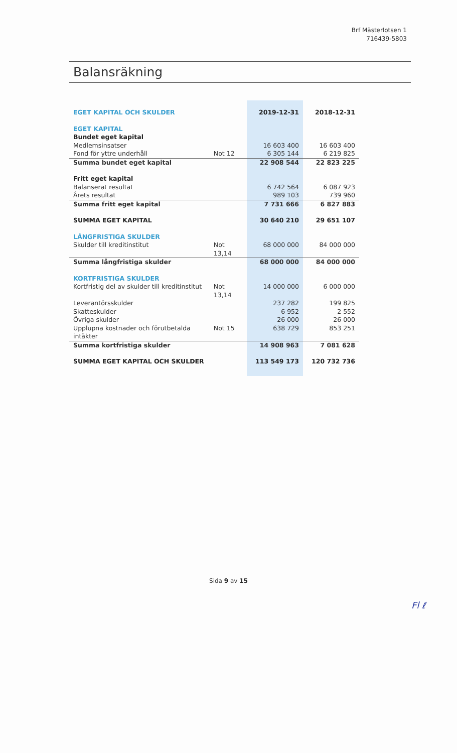Brf Mästerlotsen 1
716439-5803
Balansräkning
| EGET KAPITAL OCH SKULDER | | 2019-12-31 | 2018-12-31 |
| EGET KAPITAL | | | |
| Bundet eget kapital | | | |
| Medlemsinsatser | | 16 603 400 | 16 603 400 |
| Fond för yttre underhåll | Not 12 | 6 305 144 | 6 219 825 |
| Summa bundet eget kapital | | 22 908 544 | 22 823 225 |
| Fritt eget kapital | | | |
| Balanserat resultat | | 6 742 564 | 6 087 923 |
| Årets resultat | | 989 103 | 739 960 |
| Summa fritt eget kapital | | 7 731 666 | 6 827 883 |
| SUMMA EGET KAPITAL | | 30 640 210 | 29 651 107 |
| LÅNGFRISTIGA SKULDER | | | |
| Skulder till kreditinstitut | Not 13,14 | 68 000 000 | 84 000 000 |
| Summa långfristiga skulder | | 68 000 000 | 84 000 000 |
| KORTFRISTIGA SKULDER | | | |
| Kortfristig del av skulder till kreditinstitut | Not 13,14 | 14 000 000 | 6 000 000 |
| Leverantörsskulder | | 237 282 | 199 825 |
| Skatteskulder | | 6 952 | 2 552 |
| Övriga skulder | | 26 000 | 26 000 |
| Upplupna kostnader och förutbetalda intäkter | Not 15 | 638 729 | 853 251 |
| Summa kortfristiga skulder | | 14 908 963 | 7 081 628 |
| SUMMA EGET KAPITAL OCH SKULDER | | 113 549 173 | 120 732 736 |
Sida 9 av 15
Fl ℓ